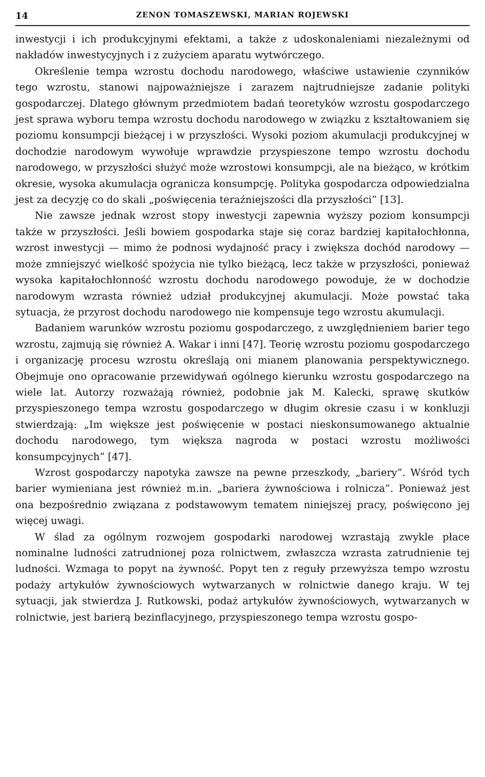14 ZENON TOMASZEWSKI, MARIAN ROJEWSKI
inwestycji i ich produkcyjnymi efektami, a także z udoskonaleniami niezależnymi od nakładów inwestycyjnych i z zużyciem aparatu wytwórczego.
Określenie tempa wzrostu dochodu narodowego, właściwe ustawienie czynników tego wzrostu, stanowi najpoważniejsze i zarazem najtrudniejsze zadanie polityki gospodarczej. Dlatego głównym przedmiotem badań teoretyków wzrostu gospodarczego jest sprawa wyboru tempa wzrostu dochodu narodowego w związku z kształtowaniem się poziomu konsumpcji bieżącej i w przyszłości. Wysoki poziom akumulacji produkcyjnej w dochodzie narodowym wywołuje wprawdzie przyspieszone tempo wzrostu dochodu narodowego, w przyszłości służyć może wzrostowi konsumpcji, ale na bieżąco, w krótkim okresie, wysoka akumulacja ogranicza konsumpcję. Polityka gospodarcza odpowiedzialna jest za decyzję co do skali „poświęcenia teraźniejszości dla przyszłości” [13].
Nie zawsze jednak wzrost stopy inwestycji zapewnia wyższy poziom konsumpcji także w przyszłości. Jeśli bowiem gospodarka staje się coraz bardziej kapitałochłonna, wzrost inwestycji — mimo że podnosi wydajność pracy i zwiększa dochód narodowy — może zmniejszyć wielkość spożycia nie tylko bieżącą, lecz także w przyszłości, ponieważ wysoka kapitałochłonność wzrostu dochodu narodowego powoduje, że w dochodzie narodowym wzrasta również udział produkcyjnej akumulacji. Może powstać taka sytuacja, że przyrost dochodu narodowego nie kompensuje tego wzrostu akumulacji.
Badaniem warunków wzrostu poziomu gospodarczego, z uwzględnieniem barier tego wzrostu, zajmują się również A. Wakar i inni [47]. Teorię wzrostu poziomu gospodarczego i organizację procesu wzrostu określają oni mianem planowania perspektywicznego. Obejmuje ono opracowanie przewidywań ogólnego kierunku wzrostu gospodarczego na wiele lat. Autorzy rozważają również, podobnie jak M. Kalecki, sprawę skutków przyspieszonego tempa wzrostu gospodarczego w długim okresie czasu i w konkluzji stwierdzają: „Im większe jest poświęcenie w postaci nieskonsumowanego aktualnie dochodu narodowego, tym większa nagroda w postaci wzrostu możliwości konsumpcyjnych” [47].
Wzrost gospodarczy napotyka zawsze na pewne przeszkody, „bariery”. Wśród tych barier wymieniana jest również m.in. „bariera żywnościowa i rolnicza”. Ponieważ jest ona bezpośrednio związana z podstawowym tematem niniejszej pracy, poświęcono jej więcej uwagi.
W ślad za ogólnym rozwojem gospodarki narodowej wzrastają zwykle płace nominalne ludności zatrudnionej poza rolnictwem, zwłaszcza wzrasta zatrudnienie tej ludności. Wzmaga to popyt na żywność. Popyt ten z reguły przewyższa tempo wzrostu podaży artykułów żywnościowych wytwarzanych w rolnictwie danego kraju. W tej sytuacji, jak stwierdza J. Rutkowski, podaż artykułów żywnościowych, wytwarzanych w rolnictwie, jest barierą bezinflacyjnego, przyspieszonego tempa wzrostu gospo-